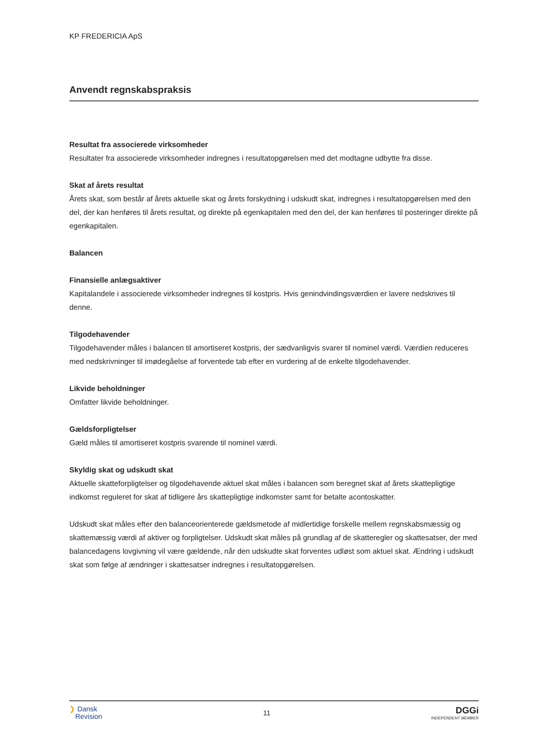KP FREDERICIA ApS
Anvendt regnskabspraksis
Resultat fra associerede virksomheder
Resultater fra associerede virksomheder indregnes i resultatopgørelsen med det modtagne udbytte fra disse.
Skat af årets resultat
Årets skat, som består af årets aktuelle skat og årets forskydning i udskudt skat, indregnes i resultatopgørelsen med den del, der kan henføres til årets resultat, og direkte på egenkapitalen med den del, der kan henføres til posteringer direkte på egenkapitalen.
Balancen
Finansielle anlægsaktiver
Kapitalandele i associerede virksomheder indregnes til kostpris. Hvis genindvindingsværdien er lavere nedskrives til denne.
Tilgodehavender
Tilgodehavender måles i balancen til amortiseret kostpris, der sædvanligvis svarer til nominel værdi. Værdien reduceres med nedskrivninger til imødegåelse af forventede tab efter en vurdering af de enkelte tilgodehavender.
Likvide beholdninger
Omfatter likvide beholdninger.
Gældsforpligtelser
Gæld måles til amortiseret kostpris svarende til nominel værdi.
Skyldig skat og udskudt skat
Aktuelle skatteforpligtelser og tilgodehavende aktuel skat måles i balancen som beregnet skat af årets skattepligtige indkomst reguleret for skat af tidligere års skattepligtige indkomster samt for betalte acontoskatter.
Udskudt skat måles efter den balanceorienterede gældsmetode af midlertidige forskelle mellem regnskabsmæssig og skattemæssig værdi af aktiver og forpligtelser. Udskudt skat måles på grundlag af de skatteregler og skattesatser, der med balancedagens lovgivning vil være gældende, når den udskudte skat forventes udløst som aktuel skat. Ændring i udskudt skat som følge af ændringer i skattesatser indregnes i resultatopgørelsen.
❯ Dansk
Revision
11
DGGi
INDEPENDENT MEMBER